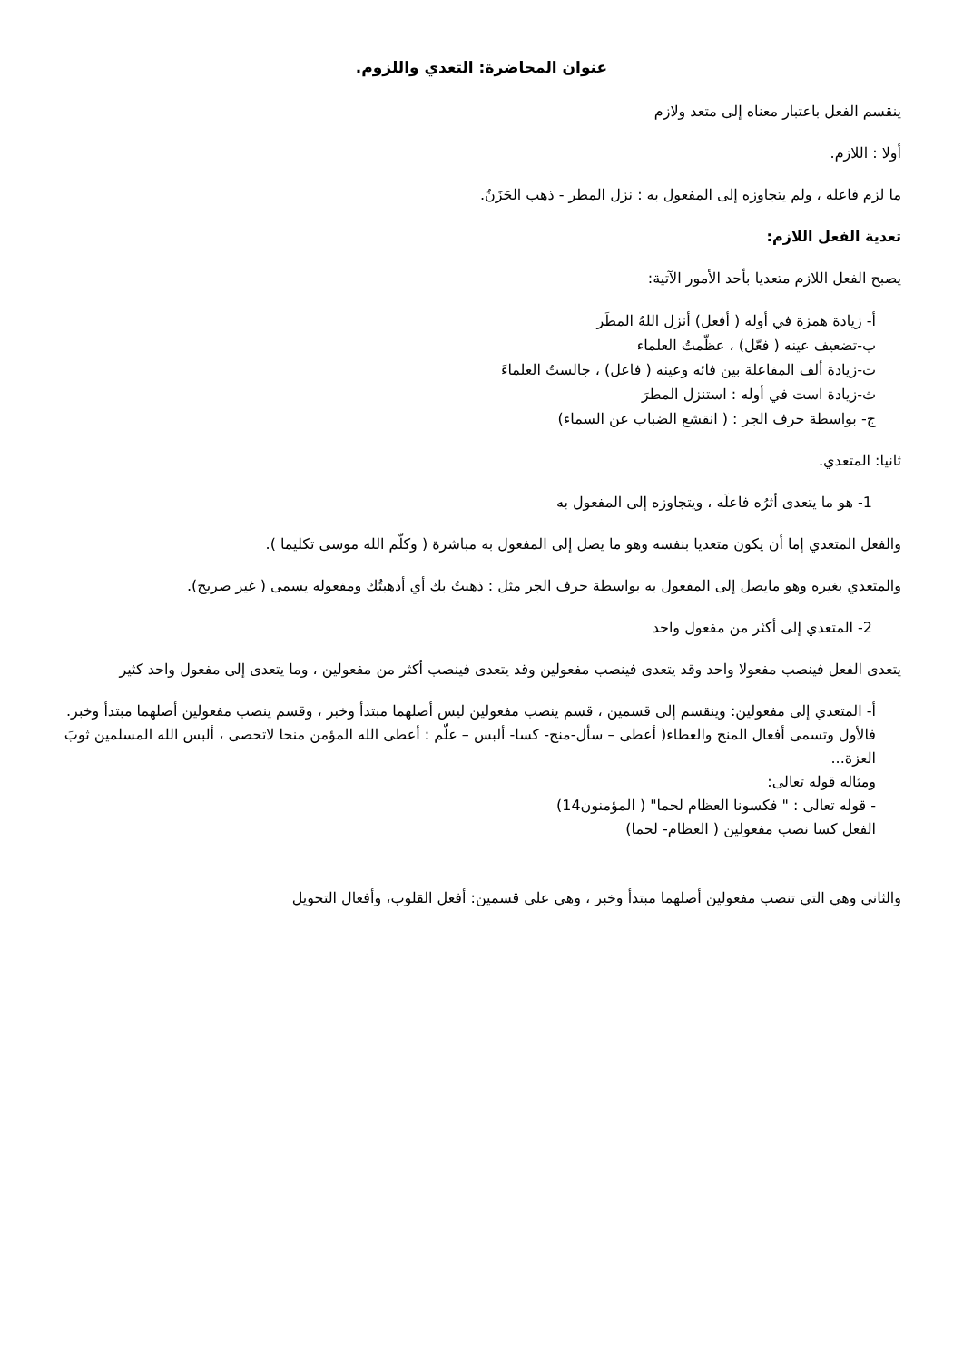عنوان المحاضرة: التعدي واللزوم.
ينقسم الفعل باعتبار معناه إلى متعد ولازم
أولا : اللازم.
ما لزم فاعله ، ولم يتجاوزه إلى المفعول به : نزل المطر - ذهب الحَزَنُ.
تعدية الفعل اللازم:
يصبح الفعل اللازم متعديا بأحد الأمور الآتية:
أ- زيادة همزة في أوله ( أفعل) أنزل اللهُ المطَر
ب-تضعيف عينه ( فعّل) ، عظّمتُ العلماء
ت-زيادة ألف المفاعلة بين فائه وعينه ( فاعل) ، جالستُ العلماءَ
ث-زيادة است في أوله : استنزل المطرَ
ج- بواسطة حرف الجر : ( انقشع الضباب عن السماء)
ثانيا: المتعدي.
1- هو ما يتعدى أثرُه فاعلَه ، ويتجاوزه إلى المفعول به
والفعل المتعدي إما أن يكون متعديا بنفسه وهو ما يصل إلى المفعول به مباشرة ( وكلّم الله موسى تكليما ).
والمتعدي بغيره وهو مايصل إلى المفعول به بواسطة حرف الجر مثل : ذهبتُ بك أي أذهبتُك ومفعوله يسمى ( غير صريح).
2- المتعدي إلى أكثر من مفعول واحد
يتعدى الفعل فينصب مفعولا واحد وقد يتعدى فينصب مفعولين وقد يتعدى فينصب أكثر من مفعولين ، وما يتعدى إلى مفعول واحد كثير
أ- المتعدي إلى مفعولين: وينقسم إلى قسمين ، قسم ينصب مفعولين ليس أصلهما مبتدأ وخبر ، وقسم ينصب مفعولين أصلهما مبتدأ وخبر.
فالأول وتسمى أفعال المنح والعطاء( أعطى – سأل-منح- كسا- ألبس – علّم : أعطى الله المؤمن منحا لاتحصى ، ألبس الله المسلمين ثوبَ العزة...
ومثاله قوله تعالى:
- قوله تعالى : " فكسونا العظام لحما" ( المؤمنون14)
الفعل كسا نصب مفعولين ( العظام- لحما)
والثاني وهي التي تنصب مفعولين أصلهما مبتدأ وخبر ، وهي على قسمين: أفعل القلوب، وأفعال التحويل